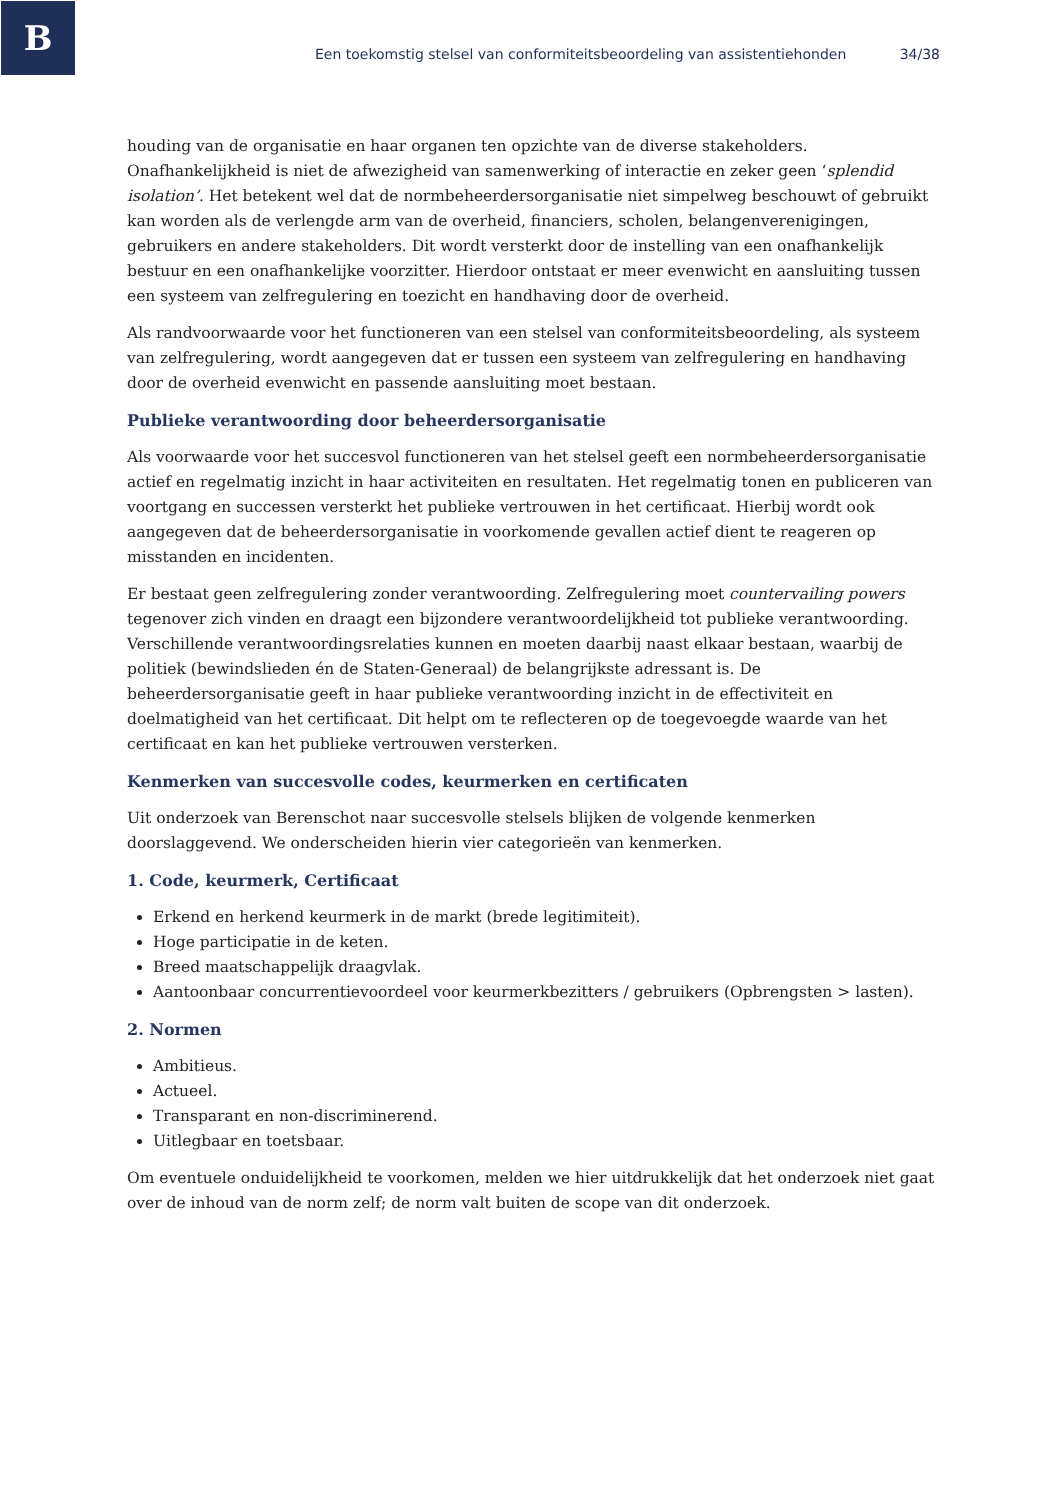B
Een toekomstig stelsel van conformiteitsbeoordeling van assistentiehonden 34/38
houding van de organisatie en haar organen ten opzichte van de diverse stakeholders. Onafhankelijkheid is niet de afwezigheid van samenwerking of interactie en zeker geen ‘splendid isolation’. Het betekent wel dat de normbeheerdersorganisatie niet simpelweg beschouwt of gebruikt kan worden als de verlengde arm van de overheid, financiers, scholen, belangenverenigingen, gebruikers en andere stakeholders. Dit wordt versterkt door de instelling van een onafhankelijk bestuur en een onafhankelijke voorzitter. Hierdoor ontstaat er meer evenwicht en aansluiting tussen een systeem van zelfregulering en toezicht en handhaving door de overheid.
Als randvoorwaarde voor het functioneren van een stelsel van conformiteitsbeoordeling, als systeem van zelfregulering, wordt aangegeven dat er tussen een systeem van zelfregulering en handhaving door de overheid evenwicht en passende aansluiting moet bestaan.
Publieke verantwoording door beheerdersorganisatie
Als voorwaarde voor het succesvol functioneren van het stelsel geeft een normbeheerdersorganisatie actief en regelmatig inzicht in haar activiteiten en resultaten. Het regelmatig tonen en publiceren van voortgang en successen versterkt het publieke vertrouwen in het certificaat. Hierbij wordt ook aangegeven dat de beheerdersorganisatie in voorkomende gevallen actief dient te reageren op misstanden en incidenten.
Er bestaat geen zelfregulering zonder verantwoording. Zelfregulering moet countervailing powers tegenover zich vinden en draagt een bijzondere verantwoordelijkheid tot publieke verantwoording. Verschillende verantwoordingsrelaties kunnen en moeten daarbij naast elkaar bestaan, waarbij de politiek (bewindslieden én de Staten-Generaal) de belangrijkste adressant is. De beheerdersorganisatie geeft in haar publieke verantwoording inzicht in de effectiviteit en doelmatigheid van het certificaat. Dit helpt om te reflecteren op de toegevoegde waarde van het certificaat en kan het publieke vertrouwen versterken.
Kenmerken van succesvolle codes, keurmerken en certificaten
Uit onderzoek van Berenschot naar succesvolle stelsels blijken de volgende kenmerken doorslaggevend. We onderscheiden hierin vier categorieën van kenmerken.
1. Code, keurmerk, Certificaat
Erkend en herkend keurmerk in de markt (brede legitimiteit).
Hoge participatie in de keten.
Breed maatschappelijk draagvlak.
Aantoonbaar concurrentievoordeel voor keurmerkbezitters / gebruikers (Opbrengsten > lasten).
2. Normen
Ambitieus.
Actueel.
Transparant en non-discriminerend.
Uitlegbaar en toetsbaar.
Om eventuele onduidelijkheid te voorkomen, melden we hier uitdrukkelijk dat het onderzoek niet gaat over de inhoud van de norm zelf; de norm valt buiten de scope van dit onderzoek.